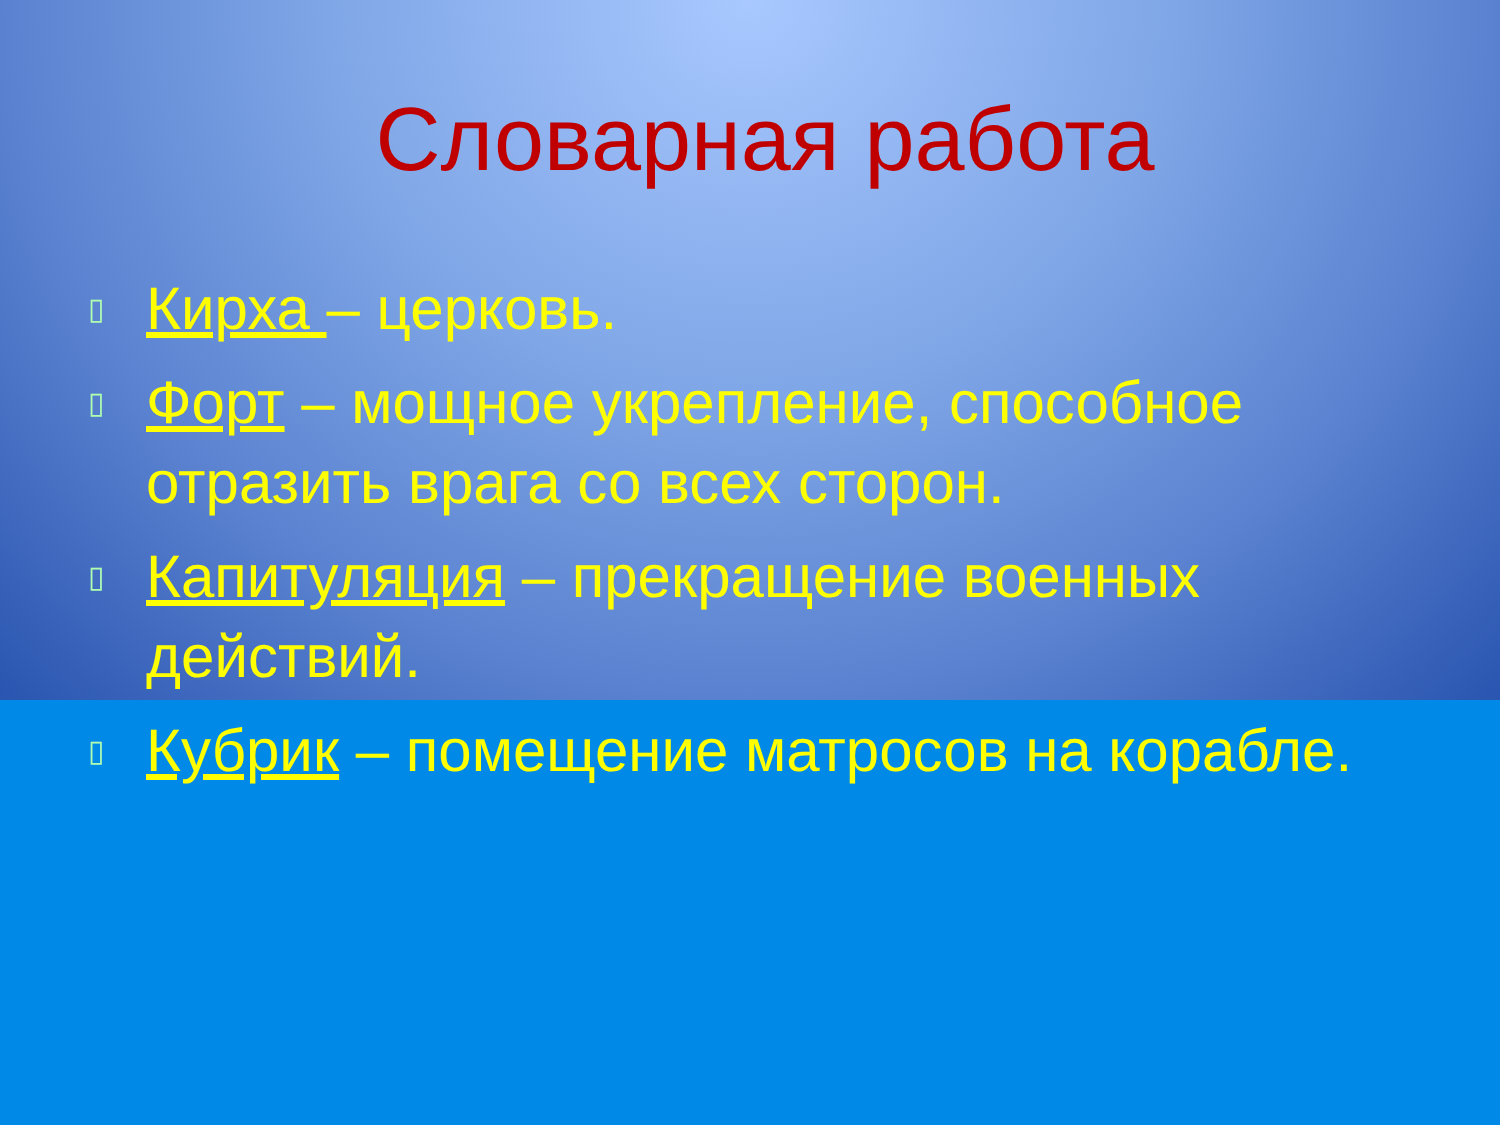Словарная работа
▯ Кирха – церковь.
▯ Форт – мощное укрепление, способное отразить врага со всех сторон.
▯ Капитуляция – прекращение военных действий.
▯ Кубрик – помещение матросов на корабле.